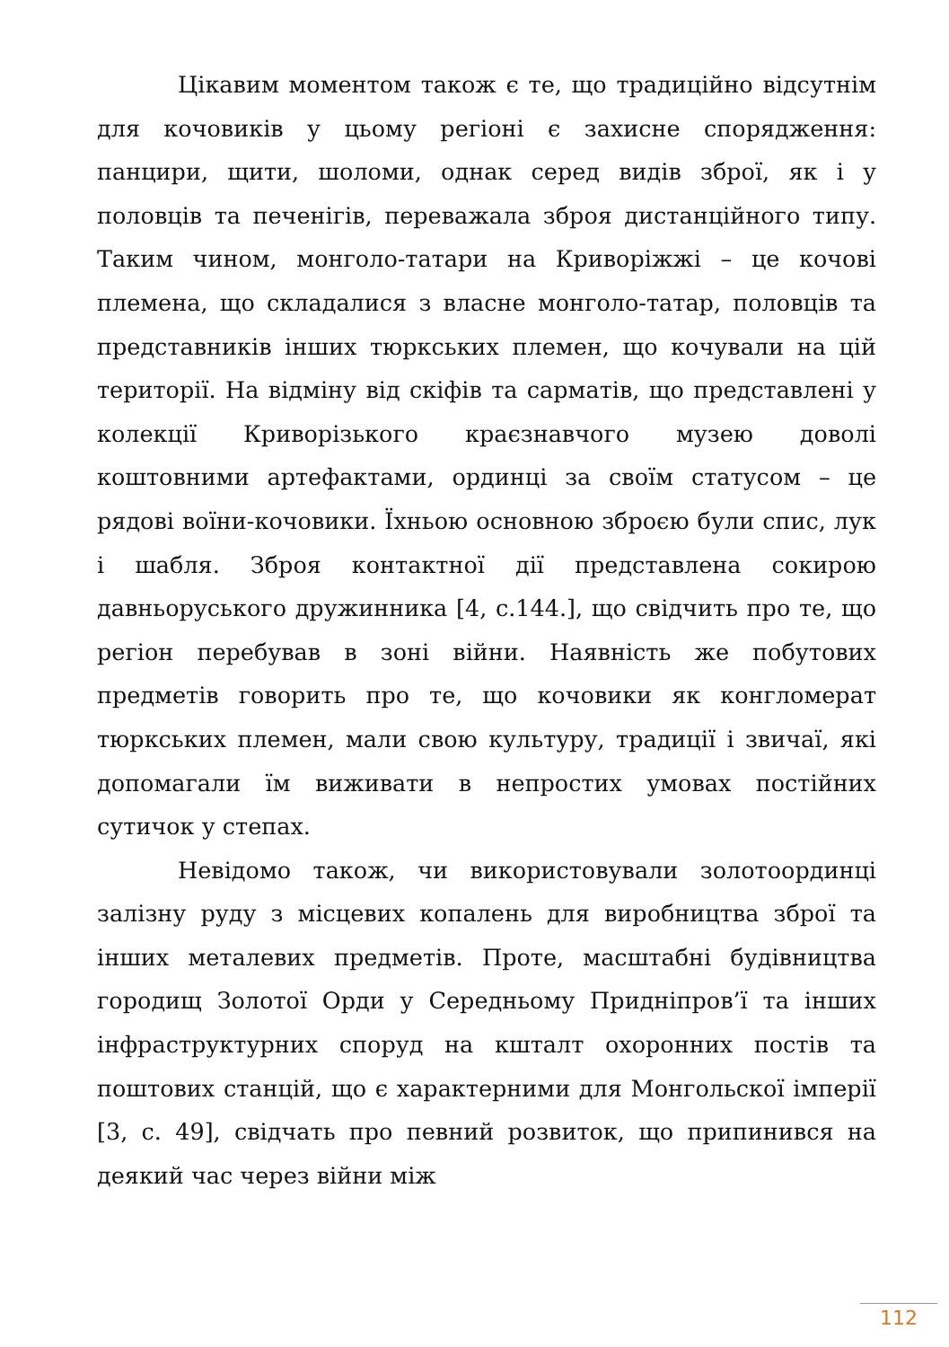Цікавим моментом також є те, що традиційно відсутнім для кочовиків у цьому регіоні є захисне спорядження: панцири, щити, шоломи, однак серед видів зброї, як і у половців та печенігів, переважала зброя дистанційного типу. Таким чином, монголо-татари на Криворіжжі – це кочові племена, що складалися з власне монголо-татар, половців та представників інших тюркських племен, що кочували на цій території. На відміну від скіфів та сарматів, що представлені у колекції Криворізького краєзнавчого музею доволі коштовними артефактами, ординці за своїм статусом – це рядові воїни-кочовики. Їхньою основною зброєю були спис, лук і шабля. Зброя контактної дії представлена сокирою давньоруського дружинника [4, с.144.], що свідчить про те, що регіон перебував в зоні війни. Наявність же побутових предметів говорить про те, що кочовики як конгломерат тюркських племен, мали свою культуру, традиції і звичаї, які допомагали їм виживати в непростих умовах постійних сутичок у степах.
Невідомо також, чи використовували золотоординці залізну руду з місцевих копалень для виробництва зброї та інших металевих предметів. Проте, масштабні будівництва городищ Золотої Орди у Середньому Придніпров’ї та інших інфраструктурних споруд на кшталт охоронних постів та поштових станцій, що є характерними для Монгольскої імперії [3, с. 49], свідчать про певний розвиток, що припинився на деякий час через війни між
112